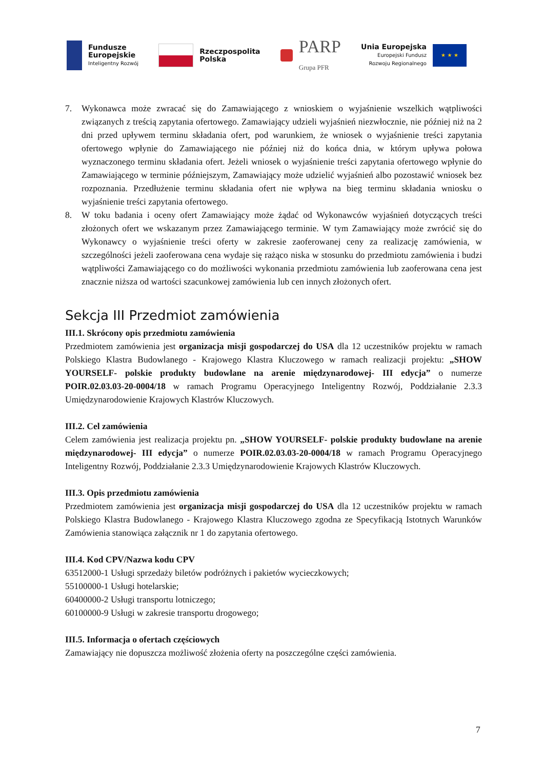Fundusze
Europejskie
Inteligentny Rozwój
Rzeczpospolita
Polska
PARP
Grupa PFR
Unia Europejska
Europejski Fundusz
Rozwoju Regionalnego
★ ★ ★
7. Wykonawca może zwracać się do Zamawiającego z wnioskiem o wyjaśnienie wszelkich wątpliwości związanych z treścią zapytania ofertowego. Zamawiający udzieli wyjaśnień niezwłocznie, nie później niż na 2 dni przed upływem terminu składania ofert, pod warunkiem, że wniosek o wyjaśnienie treści zapytania ofertowego wpłynie do Zamawiającego nie później niż do końca dnia, w którym upływa połowa wyznaczonego terminu składania ofert. Jeżeli wniosek o wyjaśnienie treści zapytania ofertowego wpłynie do Zamawiającego w terminie późniejszym, Zamawiający może udzielić wyjaśnień albo pozostawić wniosek bez rozpoznania. Przedłużenie terminu składania ofert nie wpływa na bieg terminu składania wniosku o wyjaśnienie treści zapytania ofertowego.
8. W toku badania i oceny ofert Zamawiający może żądać od Wykonawców wyjaśnień dotyczących treści złożonych ofert we wskazanym przez Zamawiającego terminie. W tym Zamawiający może zwrócić się do Wykonawcy o wyjaśnienie treści oferty w zakresie zaoferowanej ceny za realizację zamówienia, w szczególności jeżeli zaoferowana cena wydaje się rażąco niska w stosunku do przedmiotu zamówienia i budzi wątpliwości Zamawiającego co do możliwości wykonania przedmiotu zamówienia lub zaoferowana cena jest znacznie niższa od wartości szacunkowej zamówienia lub cen innych złożonych ofert.
Sekcja III Przedmiot zamówienia
III.1. Skrócony opis przedmiotu zamówienia
Przedmiotem zamówienia jest organizacja misji gospodarczej do USA dla 12 uczestników projektu w ramach Polskiego Klastra Budowlanego - Krajowego Klastra Kluczowego w ramach realizacji projektu: „SHOW YOURSELF- polskie produkty budowlane na arenie międzynarodowej- III edycja” o numerze POIR.02.03.03-20-0004/18 w ramach Programu Operacyjnego Inteligentny Rozwój, Poddziałanie 2.3.3 Umiędzynarodowienie Krajowych Klastrów Kluczowych.
III.2. Cel zamówienia
Celem zamówienia jest realizacja projektu pn. „SHOW YOURSELF- polskie produkty budowlane na arenie międzynarodowej- III edycja” o numerze POIR.02.03.03-20-0004/18 w ramach Programu Operacyjnego Inteligentny Rozwój, Poddziałanie 2.3.3 Umiędzynarodowienie Krajowych Klastrów Kluczowych.
III.3. Opis przedmiotu zamówienia
Przedmiotem zamówienia jest organizacja misji gospodarczej do USA dla 12 uczestników projektu w ramach Polskiego Klastra Budowlanego - Krajowego Klastra Kluczowego zgodna ze Specyfikacją Istotnych Warunków Zamówienia stanowiąca załącznik nr 1 do zapytania ofertowego.
III.4. Kod CPV/Nazwa kodu CPV
63512000-1 Usługi sprzedaży biletów podróżnych i pakietów wycieczkowych;
55100000-1 Usługi hotelarskie;
60400000-2 Usługi transportu lotniczego;
60100000-9 Usługi w zakresie transportu drogowego;
III.5. Informacja o ofertach częściowych
Zamawiający nie dopuszcza możliwość złożenia oferty na poszczególne części zamówienia.
7